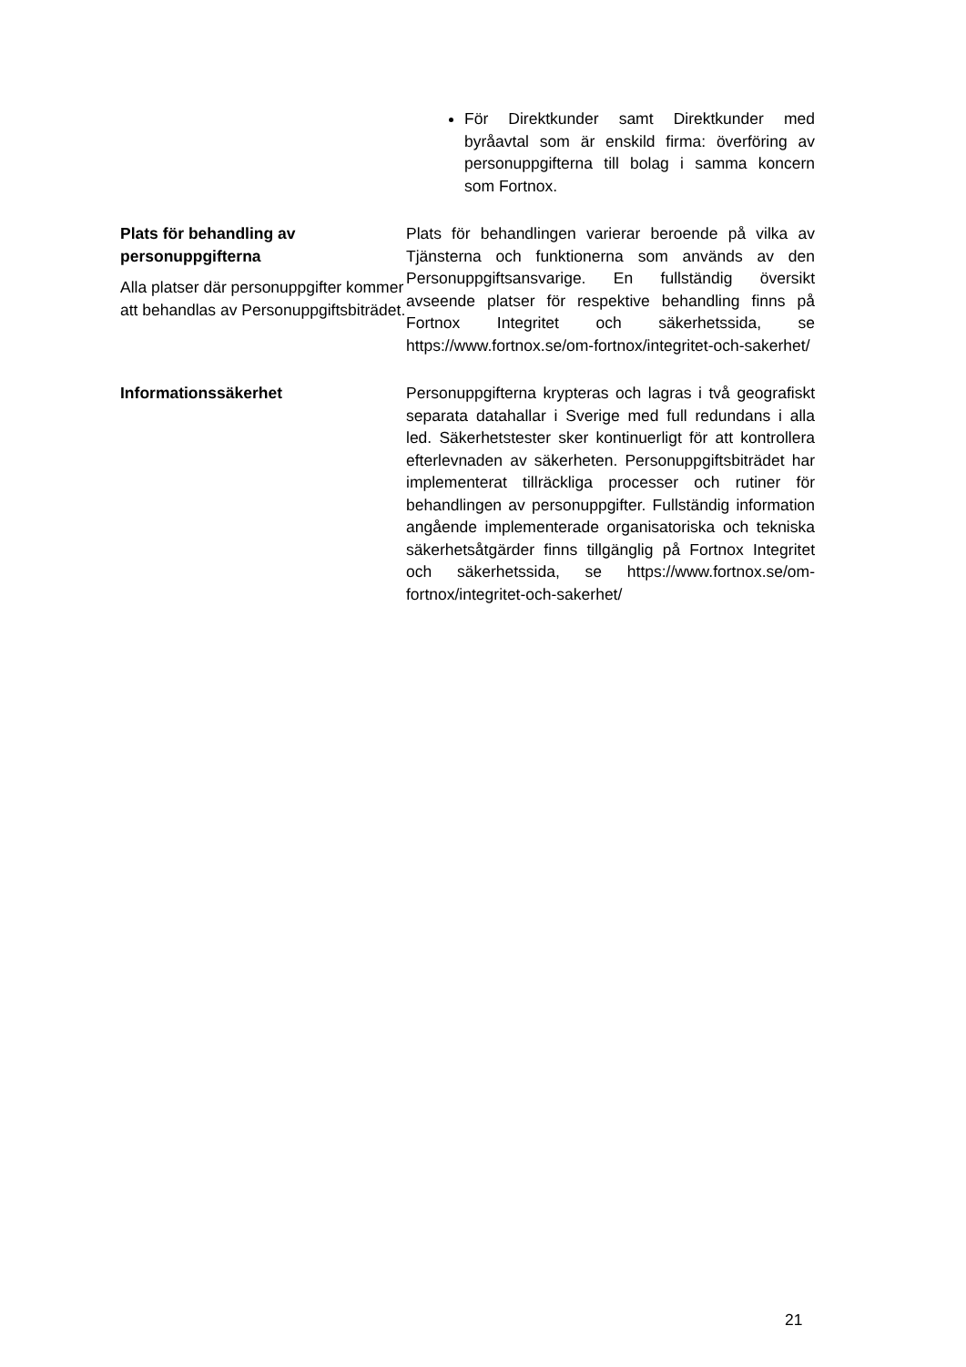| | För Direktkunder samt Direktkunder med byråavtal som är enskild firma: överföring av personuppgifterna till bolag i samma koncern som Fortnox. |
| Plats för behandling av personuppgifterna Alla platser där personuppgifter kommer att behandlas av Personuppgiftsbiträdet. | Plats för behandlingen varierar beroende på vilka av Tjänsterna och funktionerna som används av den Personuppgiftsansvarige. En fullständig översikt avseende platser för respektive behandling finns på Fortnox Integritet och säkerhetssida, se https://www.fortnox.se/om-fortnox/integritet-och-sakerhet/ |
| Informationssäkerhet | Personuppgifterna krypteras och lagras i två geografiskt separata datahallar i Sverige med full redundans i alla led. Säkerhetstester sker kontinuerligt för att kontrollera efterlevnaden av säkerheten. Personuppgiftsbiträdet har implementerat tillräckliga processer och rutiner för behandlingen av personuppgifter. Fullständig information angående implementerade organisatoriska och tekniska säkerhetsåtgärder finns tillgänglig på Fortnox Integritet och säkerhetssida, se https://www.fortnox.se/om-fortnox/integritet-och-sakerhet/ |
21